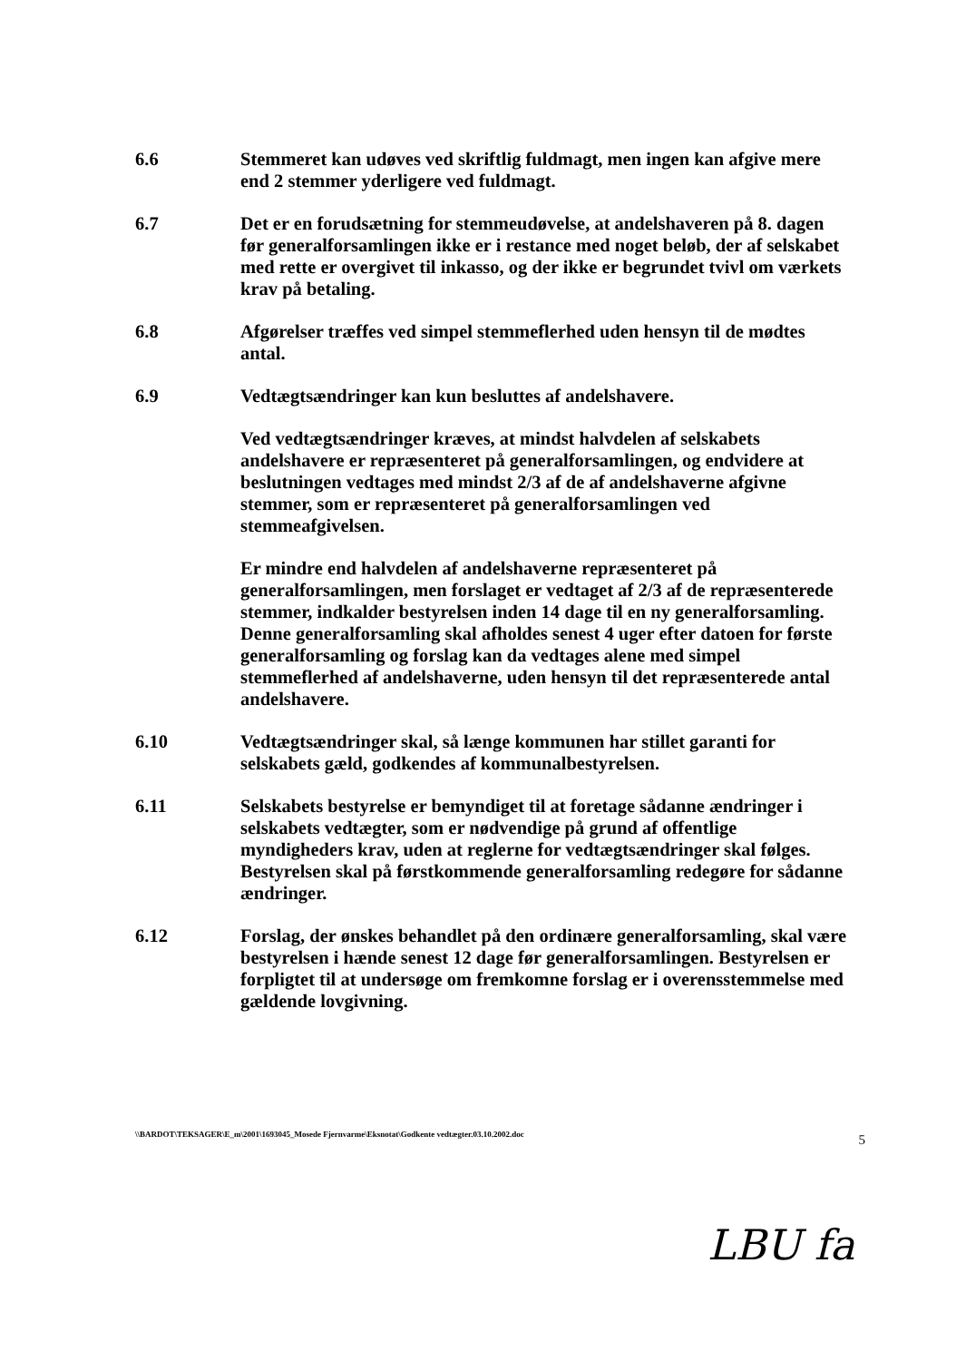6.6 Stemmeret kan udøves ved skriftlig fuldmagt, men ingen kan afgive mere end 2 stemmer yderligere ved fuldmagt.
6.7 Det er en forudsætning for stemmeudøvelse, at andelshaveren på 8. dagen før generalforsamlingen ikke er i restance med noget beløb, der af selskabet med rette er overgivet til inkasso, og der ikke er begrundet tvivl om værkets krav på betaling.
6.8 Afgørelser træffes ved simpel stemmeflerhed uden hensyn til de mødtes antal.
6.9 Vedtægtsændringer kan kun besluttes af andelshavere.
Ved vedtægtsændringer kræves, at mindst halvdelen af selskabets andelshavere er repræsenteret på generalforsamlingen, og endvidere at beslutningen vedtages med mindst 2/3 af de af andelshaverne afgivne stemmer, som er repræsenteret på generalforsamlingen ved stemmeafgivelsen.
Er mindre end halvdelen af andelshaverne repræsenteret på generalforsamlingen, men forslaget er vedtaget af 2/3 af de repræsenterede stemmer, indkalder bestyrelsen inden 14 dage til en ny generalforsamling. Denne generalforsamling skal afholdes senest 4 uger efter datoen for første generalforsamling og forslag kan da vedtages alene med simpel stemmeflerhed af andelshaverne, uden hensyn til det repræsenterede antal andelshavere.
6.10 Vedtægtsændringer skal, så længe kommunen har stillet garanti for selskabets gæld, godkendes af kommunalbestyrelsen.
6.11 Selskabets bestyrelse er bemyndiget til at foretage sådanne ændringer i selskabets vedtægter, som er nødvendige på grund af offentlige myndigheders krav, uden at reglerne for vedtægtsændringer skal følges. Bestyrelsen skal på førstkommende generalforsamling redegøre for sådanne ændringer.
6.12 Forslag, der ønskes behandlet på den ordinære generalforsamling, skal være bestyrelsen i hænde senest 12 dage før generalforsamlingen. Bestyrelsen er forpligtet til at undersøge om fremkomne forslag er i overensstemmelse med gældende lovgivning.
\\BARDOT\TEKSAGER\E_m\2001\1693045_Mosede Fjernvarme\Eksnotat\Godkente vedtægter.03.10.2002.doc 5
LBU fa